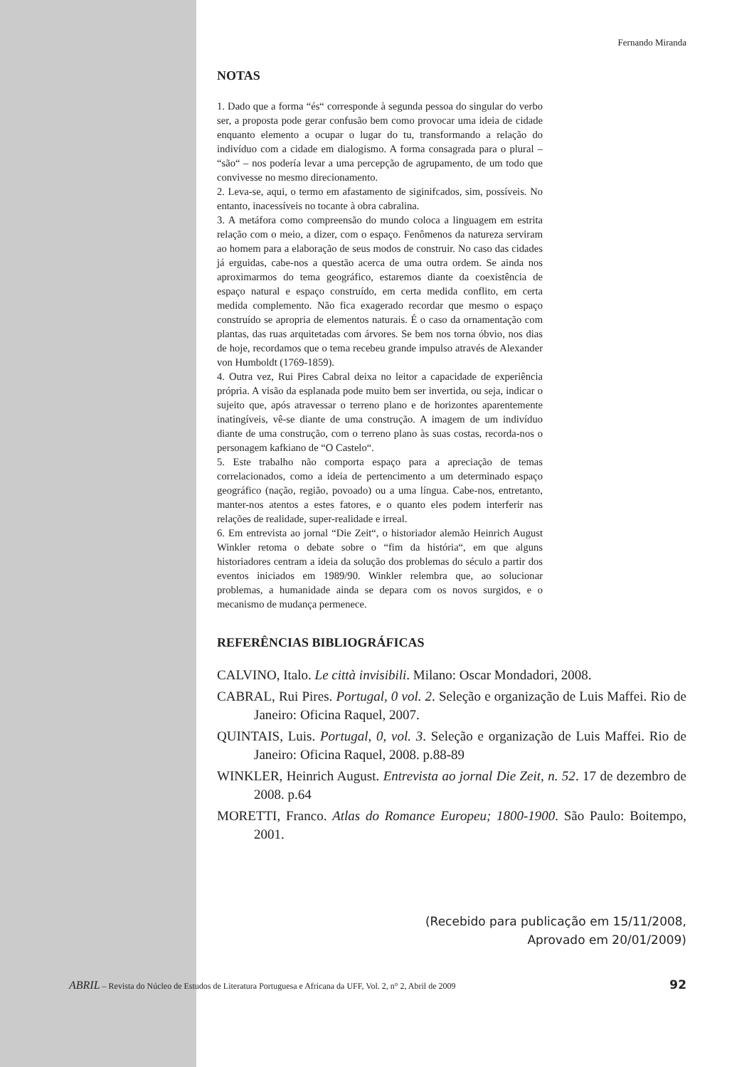Fernando Miranda
NOTAS
1. Dado que a forma “és“ corresponde à segunda pessoa do singular do verbo ser, a proposta pode gerar confusão bem como provocar uma ideia de cidade enquanto elemento a ocupar o lugar do tu, transformando a relação do indivíduo com a cidade em dialogismo. A forma consagrada para o plural – “são“ – nos podería levar a uma percepção de agrupamento, de um todo que convivesse no mesmo direcionamento.
2. Leva-se, aqui, o termo em afastamento de siginifcados, sim, possíveis. No entanto, inacessíveis no tocante à obra cabralina.
3. A metáfora como compreensão do mundo coloca a linguagem em estrita relação com o meio, a dizer, com o espaço. Fenômenos da natureza serviram ao homem para a elaboração de seus modos de construir. No caso das cidades já erguidas, cabe-nos a questão acerca de uma outra ordem. Se ainda nos aproximarmos do tema geográfico, estaremos diante da coexistência de espaço natural e espaço construído, em certa medida conflito, em certa medida complemento. Não fica exagerado recordar que mesmo o espaço construído se apropria de elementos naturais. É o caso da ornamentação com plantas, das ruas arquitetadas com árvores. Se bem nos torna óbvio, nos dias de hoje, recordamos que o tema recebeu grande impulso através de Alexander von Humboldt (1769-1859).
4. Outra vez, Rui Pires Cabral deixa no leitor a capacidade de experiência própria. A visão da esplanada pode muito bem ser invertida, ou seja, indicar o sujeito que, após atravessar o terreno plano e de horizontes aparentemente inatingíveis, vê-se diante de uma construção. A imagem de um indivíduo diante de uma construção, com o terreno plano às suas costas, recorda-nos o personagem kafkiano de “O Castelo“.
5. Este trabalho não comporta espaço para a apreciação de temas correlacionados, como a ideia de pertencimento a um determinado espaço geográfico (nação, região, povoado) ou a uma língua. Cabe-nos, entretanto, manter-nos atentos a estes fatores, e o quanto eles podem interferir nas relações de realidade, super-realidade e irreal.
6. Em entrevista ao jornal “Die Zeit“, o historiador alemão Heinrich August Winkler retoma o debate sobre o “fim da história“, em que alguns historiadores centram a ideia da solução dos problemas do século a partir dos eventos iniciados em 1989/90. Winkler relembra que, ao solucionar problemas, a humanidade ainda se depara com os novos surgidos, e o mecanismo de mudança permenece.
REFERÊNCIAS BIBLIOGRÁFICAS
CALVINO, Italo. Le città invisibili. Milano: Oscar Mondadori, 2008.
CABRAL, Rui Pires. Portugal, 0 vol. 2. Seleção e organização de Luis Maffei. Rio de Janeiro: Oficina Raquel, 2007.
QUINTAIS, Luis. Portugal, 0, vol. 3. Seleção e organização de Luis Maffei. Rio de Janeiro: Oficina Raquel, 2008. p.88-89
WINKLER, Heinrich August. Entrevista ao jornal Die Zeit, n. 52. 17 de dezembro de 2008. p.64
MORETTI, Franco. Atlas do Romance Europeu; 1800-1900. São Paulo: Boitempo, 2001.
(Recebido para publicação em 15/11/2008,
Aprovado em 20/01/2009)
ABRIL – Revista do Núcleo de Estudos de Literatura Portuguesa e Africana da UFF, Vol. 2, n° 2, Abril de 2009 92